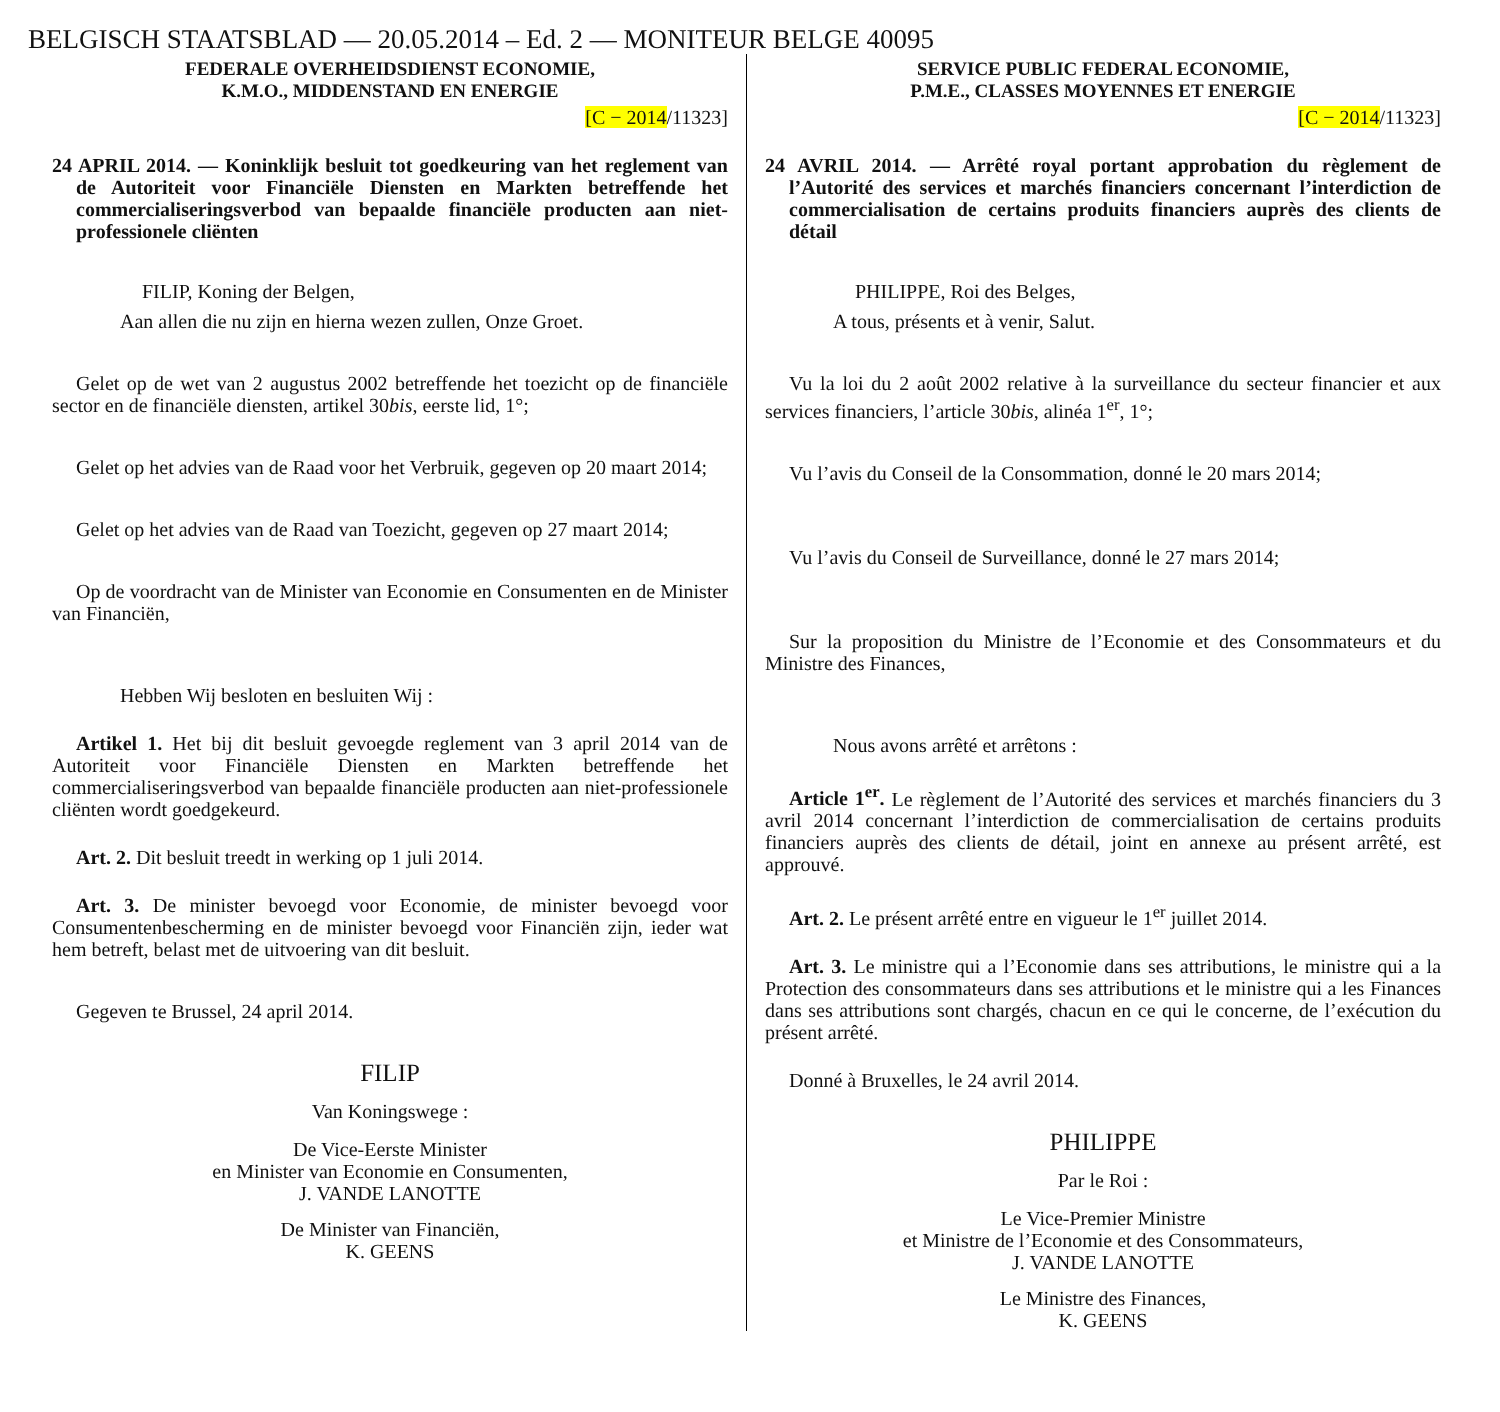BELGISCH STAATSBLAD — 20.05.2014 – Ed. 2 — MONITEUR BELGE 40095
FEDERALE OVERHEIDSDIENST ECONOMIE,
K.M.O., MIDDENSTAND EN ENERGIE
[C − 2014/11323]
24 APRIL 2014. — Koninklijk besluit tot goedkeuring van het reglement van de Autoriteit voor Financiële Diensten en Markten betreffende het commercialiseringsverbod van bepaalde financiële producten aan niet-professionele cliënten
FILIP, Koning der Belgen,
Aan allen die nu zijn en hierna wezen zullen, Onze Groet.
Gelet op de wet van 2 augustus 2002 betreffende het toezicht op de financiële sector en de financiële diensten, artikel 30bis, eerste lid, 1°;
Gelet op het advies van de Raad voor het Verbruik, gegeven op 20 maart 2014;
Gelet op het advies van de Raad van Toezicht, gegeven op 27 maart 2014;
Op de voordracht van de Minister van Economie en Consumenten en de Minister van Financiën,
Hebben Wij besloten en besluiten Wij :
Artikel 1. Het bij dit besluit gevoegde reglement van 3 april 2014 van de Autoriteit voor Financiële Diensten en Markten betreffende het commercialiseringsverbod van bepaalde financiële producten aan niet-professionele cliënten wordt goedgekeurd.
Art. 2. Dit besluit treedt in werking op 1 juli 2014.
Art. 3. De minister bevoegd voor Economie, de minister bevoegd voor Consumentenbescherming en de minister bevoegd voor Financiën zijn, ieder wat hem betreft, belast met de uitvoering van dit besluit.
Gegeven te Brussel, 24 april 2014.
FILIP
Van Koningswege :
De Vice-Eerste Minister
en Minister van Economie en Consumenten,
J. VANDE LANOTTE
De Minister van Financiën,
K. GEENS
SERVICE PUBLIC FEDERAL ECONOMIE,
P.M.E., CLASSES MOYENNES ET ENERGIE
[C − 2014/11323]
24 AVRIL 2014. — Arrêté royal portant approbation du règlement de l’Autorité des services et marchés financiers concernant l’interdiction de commercialisation de certains produits financiers auprès des clients de détail
PHILIPPE, Roi des Belges,
A tous, présents et à venir, Salut.
Vu la loi du 2 août 2002 relative à la surveillance du secteur financier et aux services financiers, l’article 30bis, alinéa 1<sup>er</sup>, 1°;
Vu l’avis du Conseil de la Consommation, donné le 20 mars 2014;
Vu l’avis du Conseil de Surveillance, donné le 27 mars 2014;
Sur la proposition du Ministre de l’Economie et des Consommateurs et du Ministre des Finances,
Nous avons arrêté et arrêtons :
Article 1<sup>er</sup>. Le règlement de l’Autorité des services et marchés financiers du 3 avril 2014 concernant l’interdiction de commercialisation de certains produits financiers auprès des clients de détail, joint en annexe au présent arrêté, est approuvé.
Art. 2. Le présent arrêté entre en vigueur le 1<sup>er</sup> juillet 2014.
Art. 3. Le ministre qui a l’Economie dans ses attributions, le ministre qui a la Protection des consommateurs dans ses attributions et le ministre qui a les Finances dans ses attributions sont chargés, chacun en ce qui le concerne, de l’exécution du présent arrêté.
Donné à Bruxelles, le 24 avril 2014.
PHILIPPE
Par le Roi :
Le Vice-Premier Ministre
et Ministre de l’Economie et des Consommateurs,
J. VANDE LANOTTE
Le Ministre des Finances,
K. GEENS